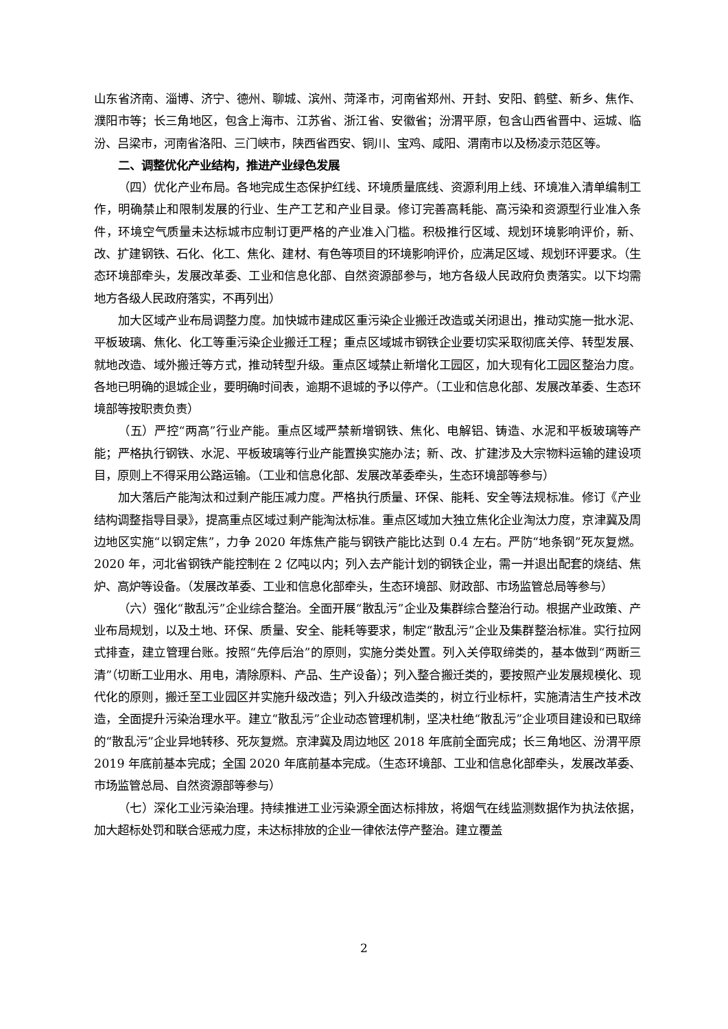山东省济南、淄博、济宁、德州、聊城、滨州、菏泽市，河南省郑州、开封、安阳、鹤壁、新乡、焦作、濮阳市等；长三角地区，包含上海市、江苏省、浙江省、安徽省；汾渭平原，包含山西省晋中、运城、临汾、吕梁市，河南省洛阳、三门峡市，陕西省西安、铜川、宝鸡、咸阳、渭南市以及杨凌示范区等。
二、调整优化产业结构，推进产业绿色发展
（四）优化产业布局。各地完成生态保护红线、环境质量底线、资源利用上线、环境准入清单编制工作，明确禁止和限制发展的行业、生产工艺和产业目录。修订完善高耗能、高污染和资源型行业准入条件，环境空气质量未达标城市应制订更严格的产业准入门槛。积极推行区域、规划环境影响评价，新、改、扩建钢铁、石化、化工、焦化、建材、有色等项目的环境影响评价，应满足区域、规划环评要求。（生态环境部牵头，发展改革委、工业和信息化部、自然资源部参与，地方各级人民政府负责落实。以下均需地方各级人民政府落实，不再列出）
加大区域产业布局调整力度。加快城市建成区重污染企业搬迁改造或关闭退出，推动实施一批水泥、平板玻璃、焦化、化工等重污染企业搬迁工程；重点区域城市钢铁企业要切实采取彻底关停、转型发展、就地改造、域外搬迁等方式，推动转型升级。重点区域禁止新增化工园区，加大现有化工园区整治力度。各地已明确的退城企业，要明确时间表，逾期不退城的予以停产。（工业和信息化部、发展改革委、生态环境部等按职责负责）
（五）严控“两高”行业产能。重点区域严禁新增钢铁、焦化、电解铝、铸造、水泥和平板玻璃等产能；严格执行钢铁、水泥、平板玻璃等行业产能置换实施办法；新、改、扩建涉及大宗物料运输的建设项目，原则上不得采用公路运输。（工业和信息化部、发展改革委牵头，生态环境部等参与）
加大落后产能淘汰和过剩产能压减力度。严格执行质量、环保、能耗、安全等法规标准。修订《产业结构调整指导目录》，提高重点区域过剩产能淘汰标准。重点区域加大独立焦化企业淘汰力度，京津冀及周边地区实施“以钢定焦”，力争 2020 年炼焦产能与钢铁产能比达到 0.4 左右。严防“地条钢”死灰复燃。2020 年，河北省钢铁产能控制在 2 亿吨以内；列入去产能计划的钢铁企业，需一并退出配套的烧结、焦炉、高炉等设备。（发展改革委、工业和信息化部牵头，生态环境部、财政部、市场监管总局等参与）
（六）强化“散乱污”企业综合整治。全面开展“散乱污”企业及集群综合整治行动。根据产业政策、产业布局规划，以及土地、环保、质量、安全、能耗等要求，制定“散乱污”企业及集群整治标准。实行拉网式排查，建立管理台账。按照“先停后治”的原则，实施分类处置。列入关停取缔类的，基本做到“两断三清”（切断工业用水、用电，清除原料、产品、生产设备）；列入整合搬迁类的，要按照产业发展规模化、现代化的原则，搬迁至工业园区并实施升级改造；列入升级改造类的，树立行业标杆，实施清洁生产技术改造，全面提升污染治理水平。建立“散乱污”企业动态管理机制，坚决杜绝“散乱污”企业项目建设和已取缔的“散乱污”企业异地转移、死灰复燃。京津冀及周边地区 2018 年底前全面完成；长三角地区、汾渭平原 2019 年底前基本完成；全国 2020 年底前基本完成。（生态环境部、工业和信息化部牵头，发展改革委、市场监管总局、自然资源部等参与）
（七）深化工业污染治理。持续推进工业污染源全面达标排放，将烟气在线监测数据作为执法依据，加大超标处罚和联合惩戒力度，未达标排放的企业一律依法停产整治。建立覆盖
2